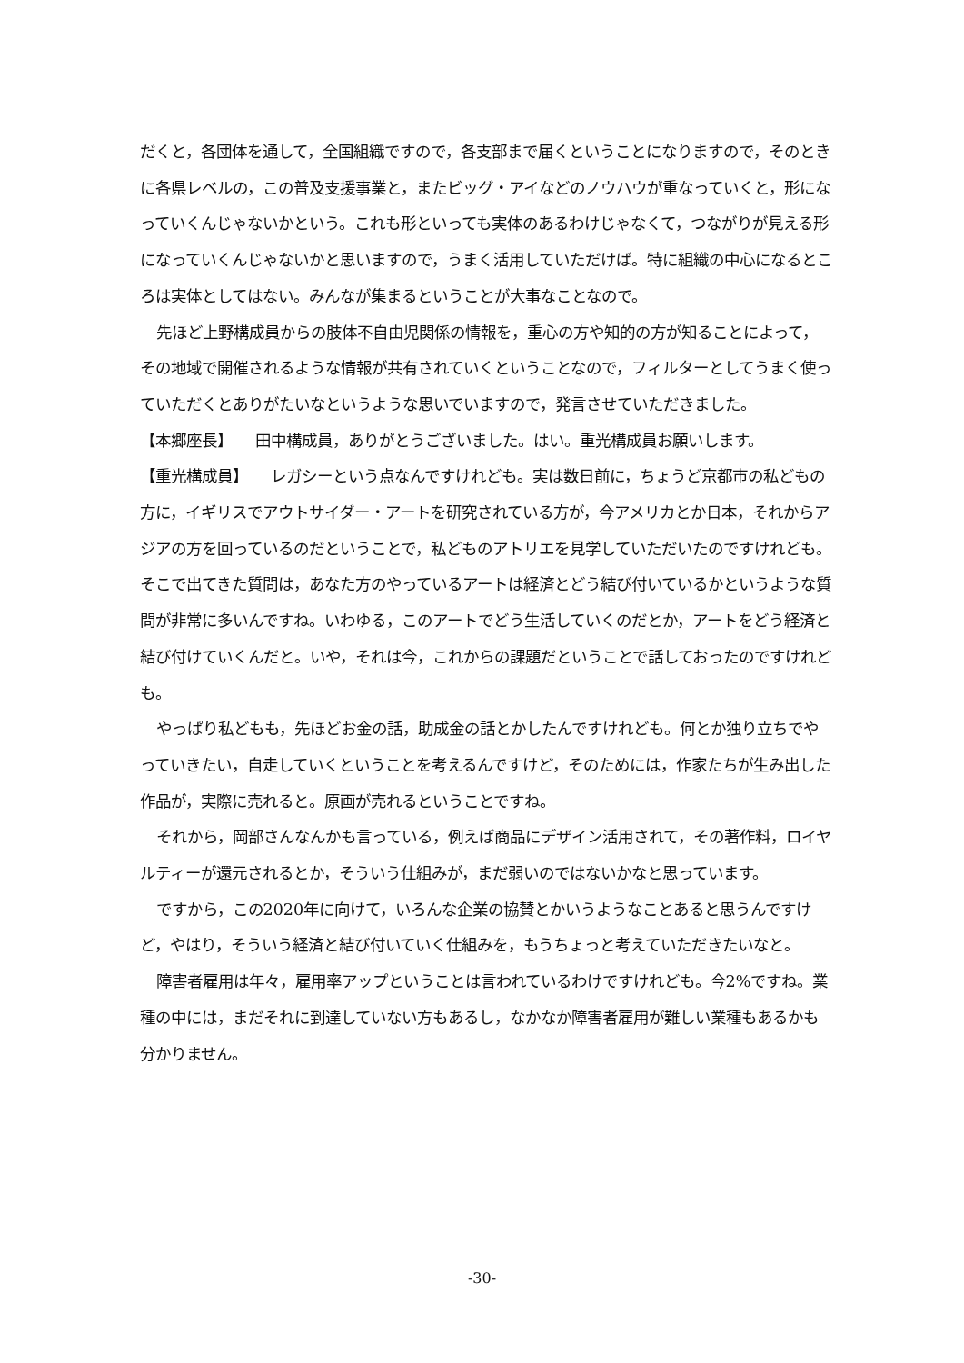だくと，各団体を通して，全国組織ですので，各支部まで届くということになりますので，そのときに各県レベルの，この普及支援事業と，またビッグ・アイなどのノウハウが重なっていくと，形になっていくんじゃないかという。これも形といっても実体のあるわけじゃなくて，つながりが見える形になっていくんじゃないかと思いますので，うまく活用していただけば。特に組織の中心になるところは実体としてはない。みんなが集まるということが大事なことなので。
先ほど上野構成員からの肢体不自由児関係の情報を，重心の方や知的の方が知ることによって，その地域で開催されるような情報が共有されていくということなので，フィルターとしてうまく使っていただくとありがたいなというような思いでいますので，発言させていただきました。
【本郷座長】　　田中構成員，ありがとうございました。はい。重光構成員お願いします。
【重光構成員】　　レガシーという点なんですけれども。実は数日前に，ちょうど京都市の私どもの方に，イギリスでアウトサイダー・アートを研究されている方が，今アメリカとか日本，それからアジアの方を回っているのだということで，私どものアトリエを見学していただいたのですけれども。　そこで出てきた質問は，あなた方のやっているアートは経済とどう結び付いているかというような質問が非常に多いんですね。いわゆる，このアートでどう生活していくのだとか，アートをどう経済と結び付けていくんだと。いや，それは今，これからの課題だということで話しておったのですけれども。
やっぱり私どもも，先ほどお金の話，助成金の話とかしたんですけれども。何とか独り立ちでやっていきたい，自走していくということを考えるんですけど，そのためには，作家たちが生み出した作品が，実際に売れると。原画が売れるということですね。
それから，岡部さんなんかも言っている，例えば商品にデザイン活用されて，その著作料，ロイヤルティーが還元されるとか，そういう仕組みが，まだ弱いのではないかなと思っています。
ですから，この2020年に向けて，いろんな企業の協賛とかいうようなことあると思うんですけど，やはり，そういう経済と結び付いていく仕組みを，もうちょっと考えていただきたいなと。
障害者雇用は年々，雇用率アップということは言われているわけですけれども。今2%ですね。業種の中には，まだそれに到達していない方もあるし，なかなか障害者雇用が難しい業種もあるかも分かりません。
-30-